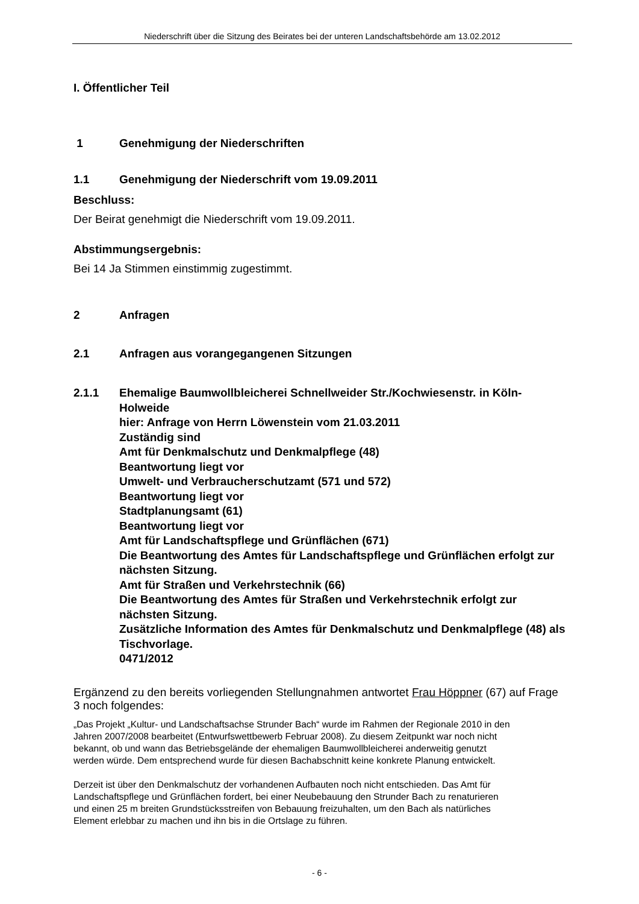Niederschrift über die Sitzung des Beirates bei der unteren Landschaftsbehörde am 13.02.2012
I. Öffentlicher Teil
1 Genehmigung der Niederschriften
1.1 Genehmigung der Niederschrift vom 19.09.2011
Beschluss:
Der Beirat genehmigt die Niederschrift vom 19.09.2011.
Abstimmungsergebnis:
Bei 14 Ja Stimmen einstimmig zugestimmt.
2 Anfragen
2.1 Anfragen aus vorangegangenen Sitzungen
2.1.1 Ehemalige Baumwollbleicherei Schnellweider Str./Kochwiesenstr. in Köln-Holweide
hier: Anfrage von Herrn Löwenstein vom 21.03.2011
Zuständig sind
Amt für Denkmalschutz und Denkmalpflege (48)
Beantwortung liegt vor
Umwelt- und Verbraucherschutzamt (571 und 572)
Beantwortung liegt vor
Stadtplanungsamt (61)
Beantwortung liegt vor
Amt für Landschaftspflege und Grünflächen (671)
Die Beantwortung des Amtes für Landschaftspflege und Grünflächen erfolgt zur nächsten Sitzung.
Amt für Straßen und Verkehrstechnik (66)
Die Beantwortung des Amtes für Straßen und Verkehrstechnik erfolgt zur nächsten Sitzung.
Zusätzliche Information des Amtes für Denkmalschutz und Denkmalpflege (48) als Tischvorlage.
0471/2012
Ergänzend zu den bereits vorliegenden Stellungnahmen antwortet Frau Höppner (67) auf Frage 3 noch folgendes:
„Das Projekt „Kultur- und Landschaftsachse Strunder Bach“ wurde im Rahmen der Regionale 2010 in den Jahren 2007/2008 bearbeitet (Entwurfswettbewerb Februar 2008). Zu diesem Zeitpunkt war noch nicht bekannt, ob und wann das Betriebsgelände der ehemaligen Baumwollbleicherei anderweitig genutzt werden würde. Dem entsprechend wurde für diesen Bachabschnitt keine konkrete Planung entwickelt.
Derzeit ist über den Denkmalschutz der vorhandenen Aufbauten noch nicht entschieden. Das Amt für Landschaftspflege und Grünflächen fordert, bei einer Neubebauung den Strunder Bach zu renaturieren und einen 25 m breiten Grundstücksstreifen von Bebauung freizuhalten, um den Bach als natürliches Element erlebbar zu machen und ihn bis in die Ortslage zu führen.
- 6 -